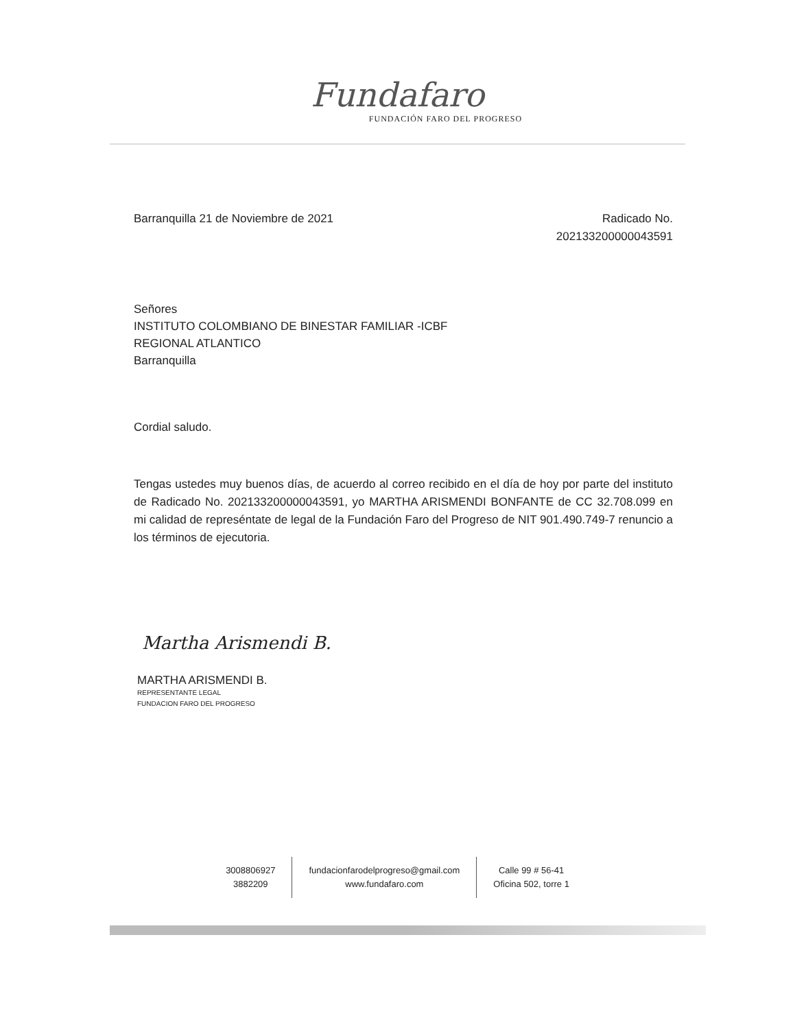Fundafaro
FUNDACIÓN FARO DEL PROGRESO
Barranquilla 21 de Noviembre de 2021
Radicado No.
202133200000043591
Señores
INSTITUTO COLOMBIANO DE BINESTAR FAMILIAR -ICBF
REGIONAL ATLANTICO
Barranquilla
Cordial saludo.
Tengas ustedes muy buenos días, de acuerdo al correo recibido en el día de hoy por parte del instituto de Radicado No. 202133200000043591, yo MARTHA ARISMENDI BONFANTE de CC 32.708.099 en mi calidad de represéntate de legal de la Fundación Faro del Progreso de NIT 901.490.749-7 renuncio a los términos de ejecutoria.
Martha Arismendi B.
MARTHA ARISMENDI B.
REPRESENTANTE LEGAL
FUNDACION FARO DEL PROGRESO
3008806927
3882209
fundacionfarodelprogreso@gmail.com
www.fundafaro.com
Calle 99 # 56-41
Oficina 502, torre 1